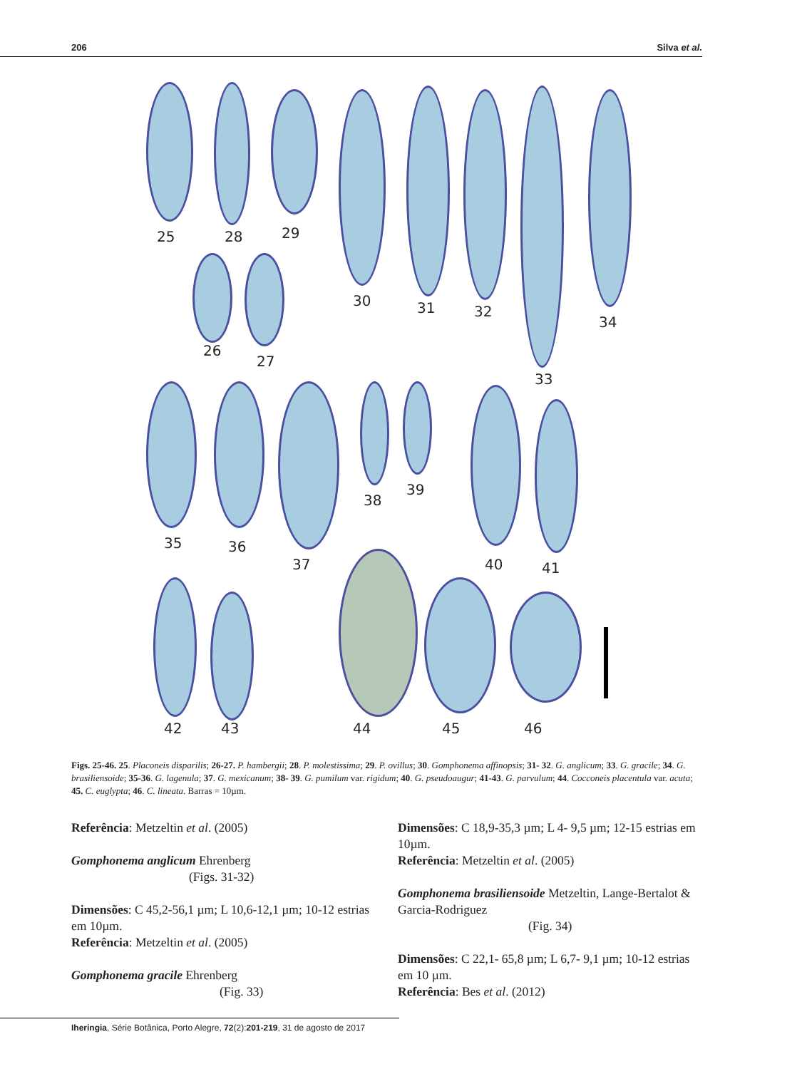206 Silva et al.
25 28 29
26
27
30 31 32
33
34
35 36
37
38
39
40 41
42 43 44 45 46
Figs. 25-46. 25. Placoneis disparilis; 26-27. P. hambergii; 28. P. molestissima; 29. P. ovillus; 30. Gomphonema affinopsis; 31- 32. G. anglicum; 33. G. gracile; 34. G. brasiliensoide; 35-36. G. lagenula; 37. G. mexicanum; 38- 39. G. pumilum var. rigidum; 40. G. pseudoaugur; 41-43. G. parvulum; 44. Cocconeis placentula var. acuta; 45. C. euglypta; 46. C. lineata. Barras = 10µm.
Referência: Metzeltin et al. (2005)
Gomphonema anglicum Ehrenberg
(Figs. 31-32)
Dimensões: C 45,2-56,1 µm; L 10,6-12,1 µm; 10-12 estrias em 10µm.
Referência: Metzeltin et al. (2005)
Gomphonema gracile Ehrenberg
(Fig. 33)
Dimensões: C 18,9-35,3 µm; L 4- 9,5 µm; 12-15 estrias em 10µm.
Referência: Metzeltin et al. (2005)
Gomphonema brasiliensoide Metzeltin, Lange-Bertalot & Garcia-Rodriguez
(Fig. 34)
Dimensões: C 22,1- 65,8 µm; L 6,7- 9,1 µm; 10-12 estrias em 10 µm.
Referência: Bes et al. (2012)
Iheringia, Série Botânica, Porto Alegre, 72(2):201-219, 31 de agosto de 2017